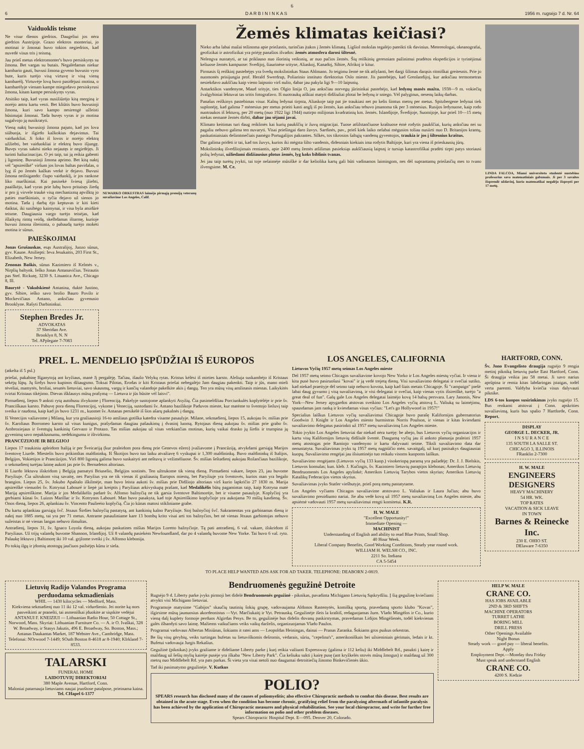6
6 D A R B I N I N K A S 1956 m. rugsėjo 7 d. Nr. 64
Vaiduoklis teisme
Ne visur dienos giedrios. Daugeliui jos nėra giedrios Austrijoje. Grazo elektros monteriui, jo motinai ir žmonai buvo tokios negiedrios, kad nuvedė visus tris į teismą.
Jau prieš metus elektromonter's buvo persiskyręs su žmona. Bet vargas su butais. Negalėdamas niekur kambario gauti, buvusi žmona gyveno buvusio vyro bute, kuris turėjo visą virtuvę ir visą vieną kambarėlį. Virtuvėje lovą buvo pasidėjusi motina, o kambarėlyje vienam kampe miegodavo persiskyrusi žmona, kitam kampe persiskyręs vyras.
Atsitiko taip, kad vyras nusižiūrėjo kitą merginą ir norėjo antru kartu vesti. Bet kliūtis buvo buvusioji žmona, kuri savo kampo nesirengė užleisti būsimajai žmonai. Tada buvęs vyras ir jo motina sugalvojo ją nusikratyti.
Vieną naktį buvusioji žmona pajuto, kad jos lova siūbuoja, ir išgirdo kažkokius dejavimus. Tai vaiduokliai. Ji šoko iš lovos ir norėjo elektrą užžiebti, bet vaiduokliai ir elektrą buvo išjungę. Buvęs vyras sakėsi nieko nejautęs ir negirdėjęs. Ji turinti haliucinacijas. O jei taip, tai ją reikia gabenti į ligoninę. Buvusioji žmona aprimo. Bet kitą naktį vėl "apsireiškė" viršum jos lovas baltas pavidalas, o lyg iš po žemės kažkas verkė ir dejavo. Buvusi žmona neišsigando: čiupo vaiduoklį, ir jos rankose liko marškiniai. Kai pasisekė šviesą įžiebti, paaiškėjo, kad vyras prie lubų buvo pritaisęs žiedą ir pro jį virvele traukė visą mechanizmą apvilktą jo paties marškiniais, o tyčia dejavo už sienos jo motina. Tada į darbą ėjo keptuvas ir kiti kieti daiktai, iki susibėgo kaimynai, ir visa byla atsidūrė teisme. Daugiausia vargo turėjo teisėjas, kad išlaikytų rimtą veidą, skelbdamas ištarmę, kurioje buvusi žmona išteisinta, o pabaudą turėjo mokėti motina ir sūnus.
PAIEŠKOJIMAI
Jonas Grušauskas, esąs Australijoj, Juozo sūnus, gyv. Kaune. Atsiliepti: Ieva Jesukaitis, 203 First St., Elizabeth, New Jersey.
Zenonas Baškis, sūnus Kazimiero iš Kelmės v., Nirplių baltynk. Ieško Jonas Antanavičius. Teirautis pas Stef. Rickutę, 3230 S. Lituanica Ave., Chicago 8, Ill.
Baurytė - Vakulskienė Antanina, duktė Justino, gyv. Sibire, ieško savo brolio Bauro Povilo ir Mockevičiaus Antano, anksčiau gyvenusio Brooklyne. Rašyti Darbininkui.
Stephen Bredes Jr.
ADVOKATAS
37 Sheridan Ave.
Brooklyn 8, N. N
Tel. APplegate 7-7083
NEWARKO ORKESTRAS laimėjo pirmąją premiją veteranų suvažiavime Los Angeles, Calif.
Žemės klimatas keičiasi?
Nieko arba labai mažai težinoma apie priežastis, turinčias įtakos į žemės klimatą. Ligšiol mokslas tegalėjo pateikti tik davinius. Metereologai, okeanografai, geofizikai ir astrofizikai yra priėję panašios išvados: žemės atmosfera darosi šiltesnė.
Nelengva nustatyti, ar tai priklauso nuo išorinių veiksnių, ar nuo pačios žemės. Šių reiškinių geresniam pažinimui pradėtos ekspedicijos ir tyrinėjimai keliuose žemės kampuose: Svedijoj, šiaurinėse srityse, Aliaskoj, Kanadoj, Sibire, Afrikoj ir kitur.
Pirmasis šį reiškinį pastebėjęs yra švedų mokslininkas Staus Ahlmann. Jo teigimu žemė ne tik atšylanti, bet dargi šilimas darąsis ritmiškai greitesnis. Prie jo nuomonės prisijungia prof. Herald Swerdrup, Poliarinio instituto direktorius Oslo mieste. Jis pastebėjęs, kad Grenlandijoj, kur anksčiau termometras nesiekdavo aukščiau kaip vieno laipsnio virš nulio, dabar jau pakyla ligi 9—10 laipsnių.
Antarktikos vandenyne, Maud srityje, ties Olgio linija O, jau anksčiau norvegų jūrininkai pastebėjo, kad ledynų masės mažta. 1938—9 m. vokiečių žvalgybiniai lėktuvai tas sritis fotografavo. Iš nuotraukų aiškiai matyti didžiuliai plotai be ledynų ir sniego. Vėl palyginus, nesenų laikų darbas.
Panašus reiškinys pastebimas visur. Kalnų ledynai tirpsta, Aliaskoje taip pat jie traukiasi net po kelis šimtus metrų per metus. Spitzbergene ledynai tiek suplonėję, kad galima 7 mėnesius per metus prieiti kasti anglį iš po žemės, kas anksčiau tebuvo įmanoma tik per 3 mėnesius. Rusijos ledynuose, kaip rodo nuotraukos iš lėktuvų, per 20 metų (nuo 1922 ligi 1944) nutirpo milijonas kvadratinių km. žemės. Islandijoje, Švedijoje, Suomijoje, kur prieš 10—15 metų niekas nemanė žemės dirbti, dabar jau sėjami javai.
Klimato keitimas turi daug reikšmės kai kurių paukščių ir žuvų migracijai. Tuose atšilstančiuose kraštuose ėmė rodytis paukščiai, kurių anksčiau nei su pagaliu nebuvo galima ten nuvaryti. Visai priešingai daro žuvys. Sardinės, pav., prieš kiek laiko nelabai mėgusios toliau nusiirti nuo D. Britanijos krantų, paskutiniaisiais dešimtmečiais pamėgo Portugalijos pakrantes. Silkės, tos tikrosios šaltųjų vandenų gyventojos, traukia ir jos į šiltesnius kraštus.
Dar galima pridėti ir tai, kad tos žuvys, kurios iki mėgsta šilto vandenis, didesniais kiekiais ima rodytis Baltijoje, kuri yra viena iš prieskausių jūrų.
Mokslininkų išvedžiojimais remiantis, apie 2400 metų žemės atšilimas pasieksiąs aukščiausią laipsnį ir tursiąs katastrofiškai pradėti tirpti patys storiausi polių ledynai, užliedami didžiausius plotus žemės, lyg koks biblinis tvanas.
Jei jau taip turėtų įvykti, tai toje nelaimėje mūsiškė ir dar keliolika kartų gali būti vadinamos laimingom, nes dėl suprantamų priežasčių mes to tvano išvengsime. M. Ce.
LINDA FALCOA, Miami universiteto studentė nustebino profesorius savo matematiniais gabumais. Ji per 3 savaites išsprendė uždavinį, kurio matematikai negalėjo išspręsti per 17 metų.
PREL. L. MENDELIO ĮSPŪDŽIAI IŠ EUROPOS
(atkelta iš 5 psl.)
priešai, pakabinę Išganytoją ant kryžiaus, manė Jį pergalėję. Tačiau, išaušo Velykų rytas. Kristus kėlėsi iš mirties karsto. Aleliuja suskambėjo iš Kristaus sekėjų lūpų. Jų širdys buvo kupinos džiaugsmo. Toksai Pilotas, Erodas ir kiti Kristaus priešai nebegalėjo Jam daugiau pakenkti. Taip ir jūs, mano mieli tėveliai, mamytės, broliai, sesutės lietuviai, savo skausmų, vargų ir kančių valandoje pakelkite akis į dangų. Ten yra mūsų visų amžinasis miestas. Laikykitės tvirtai Kristaus tikėjimo. Dievas išklausys mūsų prašymą — Lietuva ir jūs būsite vėl laisvi".
Pirmadienį, liepos 9 anksti rytą autobusu išvykome į Florenciją. Pakelyje sustojome aplankyti Asyžių. Čia pasimeldžiau Porciunkulės koplytėlėje ir prie šv. Pranciškaus karsto. Pabuvę pora dienų Florencijoj, vykome į Veneciją, sustodami šv. Antano bazilikoje Paduvos mieste, kur matėme to šventojo liežuvį taip sveika ir raudona, kaip kad jis buvo 1231 m., kuomet šv. Antanas persikėlė iš šios ašarų pakalnės į dangų.
Iš Venecijos važiavome į Milaną, kur yra gražiausioji 16-to amžiaus gotiška katedra visame pasaulyje. Milane, sekmadienį, liepos 15, aukojau šv. mišias prie šv. Karoliaus Borromeo karsto už visus kunigus, prašydamas daugiau pašaukimų į dvasinį luomą. Rytojaus dieną aukojau šv. mišias prie grabo šv. Ambroziejaus ir šventųjų kankinių Gervazo ir Protazo. Tas mišias aukojau už visas verkiančias motinas, kurių vaikai drasko jų širdis ir trumpina jų gyvenimą savo nepaklusnumu, nedėkingumu ir ištvirkimu.
PRANCŪZIJOJE IR BELGIJOJ
Liepos 17 traukiniu apleidom Italiją ir per Šveicariją (kur praleidom pora dienų prie Genevos ežero) įvažiavome į Prancūziją, atvykdami garsiąją Marijos šventovę Liurde. Miestelis buvo prikimštas maldininkų. Iš Škotijos buvo tuo laiku atvažiavę 6 vyskupai ir 1,300 maldininkų. Buvo maldininkų iš Italijos, Belgijos, Vokietijos ir Prancūzijos. Virš 800 ligonių galima buvo suskaityti ant neštuvų ir vežimėliuose. Šv. mišias šeštadienį aukojau Rožančiaus bazilikoje, o sekmadienį turėjau laimę aukoti jas prie šv. Bernadetos altoriaus.
Iš Liurdo lėktuvu išskridom į Belgiją pamatyti Briuselio, Belgijos sostinės. Ten užtrukome tik vieną dieną. Pirmadieni vakare, liepos 23, jau buvome Paryžiuje. Čia užtrukom visą savaitę, nes Paryžius yra ne tik vienas iš gražiausių Europos miestų, bet Paryžiuje yra šventovės, kurios man yra begalo brangios. Liepos 25, šv. Jokubo Apaštalo iškilmėje, man buvo leista aukoti šv. mišias prie Didžiojo altoriaus virš kurio lapkričio 27 1830 m. Marija apsireiškė vienuolei šv. Kotrynai Labouré ir liepė jai kreiptis į Paryžiaus arkivyskupą prašant, kad Medalikėlis būtų pagamintas taip, kaip Kotryna matė Mariją apsireiškime. Marija ir jos Medalikėlis padarė šv. Alfonso bažnyčią ne tik garsia šventove Baltimorėje, bet ir visame pasaulyje. Koplyčioj yra gerbiami kūnai šv. Luizos Marillac ir šv. Kotrynos Labouré. Man buvo pasakyta, kad toje Apsireiškimo koplyčioje yra aukojama 70 mišių kasdieną. Šv. Onos dieną, liepos 26, aplankiau šv. Vincento Paulieėio koplyčią. Čia jo kūnas matosi stikliniame grabe.
Du kartu aplankiau garsiąją švč. Jėzaus Širdies bažnyčią pastatytą, ant kankinių kalno Paryžiuje. Sioj bažnyčioj švč. Sakramentas yra garbinamas dieną ir naktį nuo 1885 metų, tai yra per 71 metus. Antrame pasauliniame kare 13 bombų krito visai arti tos bažnyčios, bet nė vienas Jėzaus garbintojas nebuvo sužeistas ir nė vienas langas nebuvo išmuštas.
Antradienį, liepos 31, šv. Ignaco Loyola dieną, aukojau paskutines mišias Marijos Loretto bažnyčioje. Tą pati antradienį, 6 val. vakare, išskridom iš Paryžiaus. Už trijų valandų buvome Shannon, Irlandijoj. Už 8 valandų pasiekėm Newfoundland, dar po 4 valandų buvome New Yorke. Tai buvo 6 val. ryto. Palaukę lėktuvo į Baltimorę iki 10 val. grįžome sveiki į šv. Alfonso klebonija.
Po tokių ilgų ir įdomių atostogų jaučiuos pailsėjęs kūnu ir siela.
LOS ANGELES, CALIFORNIA
Lietuvos Vyčių 1957 metų seimas Los Angeles mieste
Dėl 1957 metų seimo Chicagos suvažiavime kovojo New Yorko ir Los Angeles miestų vyčiai. Ir viena ir kita pusė buvo pasiruošusi "kovai" ir ją vedė trejetą dienų. Visi suvažiavimo delegatai ir svečiai sutiko, kad niekad praeityje dėl seimo taip nebuvo kovota, kaip kad šiais metais Chicagoje. Ši "campaign" įnešė labai daug gyvumo į visą suvažiavimą, ir visi delegatai ir svečiai, kaip vienas vytis išsireiškė, turėjo "a great deal of fun". Galų gale Los Angeles delegatai laimėjo kovą 14 balsų persvara. Lary Janonis, New York—New Jersey apygardos atstovas sveikino Los Angeles vyčių atstovą L. Valiuką su laimėjimu, spausdamas jam ranką ir kviesdamas visus vyčius: "Let's go Hollywood in 1957!"
Specialius laiškus Lietuvos vyčių suvažiavimui Chicagoje buvo parašę Kalifornijos gubernatorius Goodwin J. Knight ir Los Angeles miesto burmistras Norris Poulson, ir vienas ir kitas kviesdami suvažiavimo delegatus pasirinkti už 1957 metų suvažiavimą Los Angeles mieste.
Tokio įvykio Los Angeles lietuviai dar niekad nėra turėję: be abejo, bus Lietuvos vyčių organizacijos ir kartu visų Kalifornijos lietuvių didžiulė šventė. Daugumą vyčių jau iš anksto planuoja praleisti 1957 metų atostogas prie Ramiojo vandenyno ir kartu dalyvauti seime. Tiksli suvažiavimo data dar nenustatyta. Suvažiavimas įvyks tą 1957 metų rugpiūčio mėn. savaitgalį, už kurį pasisakys daugiausiai kuopų. Suvažiavimo rengėjai jau išsiuntinėjo tuo reikalu visoms kuopoms laiškus.
Suvažiavimo rengėjams (Lietuvos vyčių 133 kuop.) visokeriopą paramą yra pažadėję: Dr. J. J. Bielskis, Lietuvos konsulas; kun. kleb. J. Kučingis, šv. Kazimiero lietuvių parapijos klebonas; Amerikos Lietuvių Bendruomenės Los Angeles apylinkė; Amerikos Lietuvių Tarybos vietos skyrius; Amerikos Lietuvių Katalikų Federacijos vietos skyrius.
Suvažiavimas įvyks Statler viešbutyje, prieš porą metų pastatytame.
Los Angeles vyčiams Chicagos suvažiavime atstovavo L. Valiukas ir Laura Jučius; abu buvo suvažiavimo prezidiumo nariai. Jie abu vedė kovą už 1957 metų suvažiavimą Los Angeles mieste, abu apsiėmė vadovauti 1957 metų suvažiavimui rengti komitetui. K.R.
H. W. MALE
"Excellent Opportunity!"
Immediate Opening —
MACHINIST
Understanding of English and ability to read Blue Prints, Small Shop.
40 Hour Week.
Liberal Company Benefits, Good Working Conditions, Steady year round work.
WILLIAM H. WELSH CO., INC.
2211 So. Indiana
CA 5-5454
HARTFORD, CONN.
Šv. Jono Evangelisto draugija rugsėjo 9 rengia metinį pikniką lietuvių parke East Hartford, Conn. Ši draugija veikia jau 58 metai. Ji savo narius aprūpina ir remia kitas labdaringas įstaigas, todėl verta paremti. Valdyba kviečia visus dalyvauti piknike.
LDS 6-tos kuopos susirinkimas įvyks rugsėjo 15. Bus renkami atstovai į Conn. apskrities suvažiavimą, kuris bus spalio 7 Hartforde, Conn. Report.
DISPLAY
GEORGE L. DECKER, JR.
I N S U R A N C E
135 SOUTH LA SALLE ST.
CHICAGO 3, ILLINOIS
FRanklin 2-7300
H. W. MALE
ENGINEERS DESIGNERS
HEAVY MACHINERY
54 HR. WK.
TOP RATES
VACATION & SICK LEAVE
IN TOWN
Barnes & Reinecke Inc.
230 E. OHIO ST.
DElaware 7-6350
TO PLACE HELP WANTED ADS ASK FOR AD TAKER. TELEPHONE: DEABORN 2-0819.
Lietuvių Radijo Valandos Programa perduodama sekmadieniais
WHIL — 1430 kilocycles — Medford, Mass.
Kiekviena sekmadienį nuo 11 iki 12 val. vidurdienio. Jei norite ką nors pasveikinti ar pranešti, tai asmeniškai įduokite ar siųskite vedėjui ANTANUI F. KNEIZIUI — Lithuanian Radio Hour, 50 Cottage St., Norwood, Mass. Skyriai: Lithuanian Furniture Co. — A. ir O. Ivaškai, 328 W. Broadway, ir Stasys Jakutis, 496 E. Broadway, So. Boston, Mass.; Antanas Daukantas Market, 187 Webster Ave., Cambridge, Mass. Telefonai: NOrwood 7-1449; SOuth Boston 8-4618 ar 8-1940; KIrkland 7-8533.
TALARSKI
FUNERAL HOME
LAIDOTUVIŲ DIREKTORIAI
380 Maple Avenue, Hartford, Conn.
Maloniai patarnauja lietuviams naujai įruoštose patalpose, prieinama kaina.
Tel. CHapel 6-1377
Bendruomenės gegužinė Detroite
Rugsėjo 9 d. Liberty parke įvyks pirmoji bet didelė Bendruomenės gegužinė - piknikas, pavadinta Michigano Lietuvių Sąskrydžiu. Į šią gegužinę kviečiami atvykti visi Michigano lietuviai.
Programoje matysime "Gabijos" skaučių tautinių šokių grupę, vadovaujama Aldonos Rastenytės, komišką sportą, pravedamą sporto klubo "Kovas", išgirsime mūsų jaunuosius akordeonistus —Vyt. Marčiukaitį ir Vyt. Petrauską. Gegužinėje išeis la kraštiš, redaguojamas žurn. Vlado Mingėlos ir Co., kurio vieną dalį kuplety formoje perduos Algirdas Pesys. Be to, gegužinėje bus didelis dovanų paskirstymas, pravedamas Lidijos Mingėlienės, todėl kiekvienas galės išbandyti savo laimę. Mažiems vaikučiams veiks vaikų darželis, organizuojamas Vlado Paužos.
Programai vadovaus Albertas Misiūnas, šokiams it ratei ams — Leopoldas Heiningas, dainai — Pranas Zaranka. Šokiams gros puikus orkestras.
Be šių visų gėrybių, veiks turtingas bufetas su lietuviškomis dešromis, vėdarais, sūriu, "cepelina's", amerikoniškais bei užsieniniais gėrimais, ledais ir kt. Bufetui vadovauja Jurgis Rekašius.
Gegužinė (piknikas) įvyks gražiame ir dideliame Liberty parke į kurį reikia važiuoti Expressway (galima ir 112 keliu) iki Middlebelt Rd., pasukti į kairę ir maždaug už šešių mylių kairėje pusėje yra iškaba "New Liberty Park". Čia keliuku sukti į kairę pusę (ant kryžkelės stovės mūsų žmogus) ir maždaug už 300 metrų nuo Middlebelt Rd. yra pats parkas. Ši vieta yra visai netoli nuo daugumai detroitiečių žinomo Binkevičienės ūkio.
Tad iki pasimatymo gegužinėje. V. Kutkus
POLIO?
SPEARS research has disclosed many of the causes of poliomyelitis; also effective Chiropractic methods to combat this disease. Best results are obtained in the acute stage. Even when the condition has become chronic, gratifying relief from the paralyzing aftermath of infantile paralysis has been achieved by the application of Chiropractic measures and physical rehabilitation. See your local chiropractor, and write for further free information on polio and other problem diseases.
Spears Chiropractic Hospital Dept. E—095. Denver 20, Colorado.
HELP W. MALE
CRANE CO.
HAS JOBS AVAILABLE
2ND & 3RD SHIFTS
MACHINE OPERATORS
TURRET LATHE
BORING MILL
DRILL PRESS
Other Openings Available
Night Bonus
Steady work — good pay — liberal benefits.
Apply
Employment Dept.—Monday thru Friday
Must speak and understand English
CRANE CO.
4200 S. Kedzie